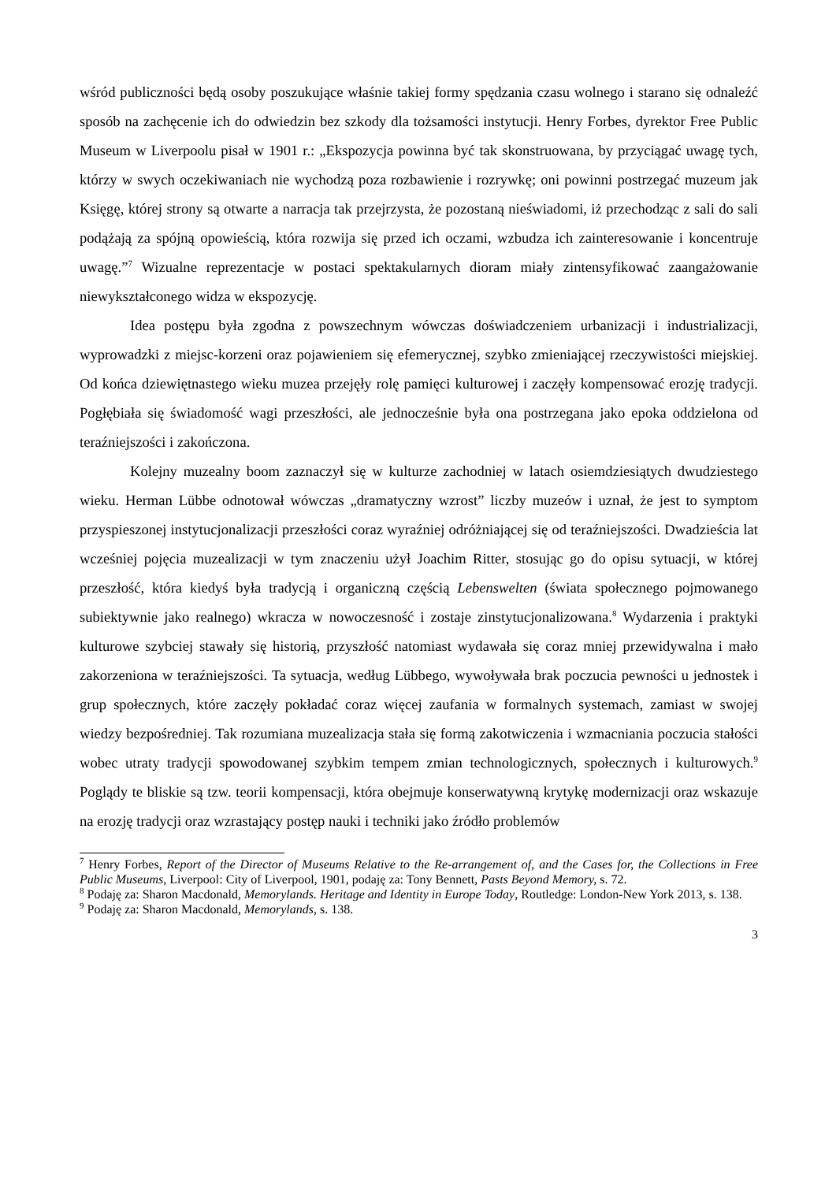wśród publiczności będą osoby poszukujące właśnie takiej formy spędzania czasu wolnego i starano się odnaleźć sposób na zachęcenie ich do odwiedzin bez szkody dla tożsamości instytucji. Henry Forbes, dyrektor Free Public Museum w Liverpoolu pisał w 1901 r.: „Ekspozycja powinna być tak skonstruowana, by przyciągać uwagę tych, którzy w swych oczekiwaniach nie wychodzą poza rozbawienie i rozrywkę; oni powinni postrzegać muzeum jak Księgę, której strony są otwarte a narracja tak przejrzysta, że pozostaną nieświadomi, iż przechodząc z sali do sali podążają za spójną opowieścią, która rozwija się przed ich oczami, wzbudza ich zainteresowanie i koncentruje uwagę.”<sup>7</sup> Wizualne reprezentacje w postaci spektakularnych dioram miały zintensyfikować zaangażowanie niewykształconego widza w ekspozycję.
Idea postępu była zgodna z powszechnym wówczas doświadczeniem urbanizacji i industrializacji, wyprowadzki z miejsc-korzeni oraz pojawieniem się efemerycznej, szybko zmieniającej rzeczywistości miejskiej. Od końca dziewiętnastego wieku muzea przejęły rolę pamięci kulturowej i zaczęły kompensować erozję tradycji. Pogłębiała się świadomość wagi przeszłości, ale jednocześnie była ona postrzegana jako epoka oddzielona od teraźniejszości i zakończona.
Kolejny muzealny boom zaznaczył się w kulturze zachodniej w latach osiemdziesiątych dwudziestego wieku. Herman Lübbe odnotował wówczas „dramatyczny wzrost” liczby muzeów i uznał, że jest to symptom przyspieszonej instytucjonalizacji przeszłości coraz wyraźniej odróżniającej się od teraźniejszości. Dwadzieścia lat wcześniej pojęcia muzealizacji w tym znaczeniu użył Joachim Ritter, stosując go do opisu sytuacji, w której przeszłość, która kiedyś była tradycją i organiczną częścią Lebenswelten (świata społecznego pojmowanego subiektywnie jako realnego) wkracza w nowoczesność i zostaje zinstytucjonalizowana.<sup>8</sup> Wydarzenia i praktyki kulturowe szybciej stawały się historią, przyszłość natomiast wydawała się coraz mniej przewidywalna i mało zakorzeniona w teraźniejszości. Ta sytuacja, według Lübbego, wywoływała brak poczucia pewności u jednostek i grup społecznych, które zaczęły pokładać coraz więcej zaufania w formalnych systemach, zamiast w swojej wiedzy bezpośredniej. Tak rozumiana muzealizacja stała się formą zakotwiczenia i wzmacniania poczucia stałości wobec utraty tradycji spowodowanej szybkim tempem zmian technologicznych, społecznych i kulturowych.<sup>9</sup> Poglądy te bliskie są tzw. teorii kompensacji, która obejmuje konserwatywną krytykę modernizacji oraz wskazuje na erozję tradycji oraz wzrastający postęp nauki i techniki jako źródło problemów
<sup>7</sup> Henry Forbes, Report of the Director of Museums Relative to the Re-arrangement of, and the Cases for, the Collections in Free Public Museums, Liverpool: City of Liverpool, 1901, podaję za: Tony Bennett, Pasts Beyond Memory, s. 72.
<sup>8</sup> Podaję za: Sharon Macdonald, Memorylands. Heritage and Identity in Europe Today, Routledge: London-New York 2013, s. 138.
<sup>9</sup> Podaję za: Sharon Macdonald, Memorylands, s. 138.
3